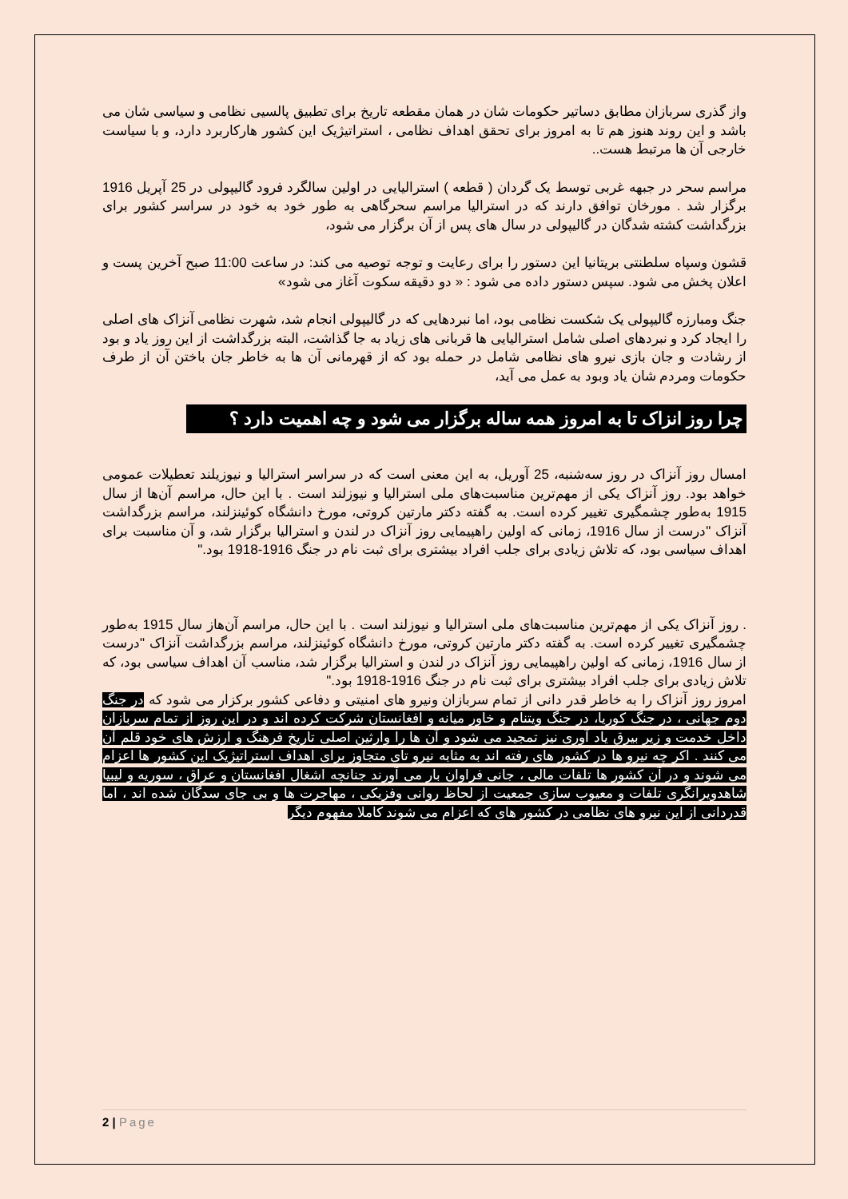واز گذری سربازان مطابق دساتیر حکومات شان در همان مقطعه تاریخ برای تطبیق پالسیی نظامی و سیاسی شان می باشد و این روند هنوز هم تا به امروز برای تحقق اهداف نظامی ، استراتیژیک این کشور هارکاربرد دارد، و با سیاست خارجی آن ها مرتبط هست..
مراسم سحر در جبهه غربی توسط یک گردان ( قطعه ) استرالیایی در اولین سالگرد فرود گالیپولی در 25 آپریل 1916 برگزار شد . مورخان توافق دارند که در استرالیا مراسم سحرگاهی به طور خود به خود در سراسر کشور برای بزرگداشت کشته شدگان در گالیپولی در سال های پس از آن برگزار می شود،
قشون وسپاه سلطنتی بریتانیا این دستور را برای رعایت و توجه توصیه می کند: در ساعت 11:00 صبح آخرین پست و اعلان پخش می شود. سپس دستور داده می شود : « دو دقیقه سکوت آغاز می شود»
جنگ ومبارزه گالیپولی یک شکست نظامی بود، اما نبردهایی که در گالیپولی انجام شد، شهرت نظامی آنزاک های اصلی را ایجاد کرد و نبردهای اصلی شامل استرالیایی ها قربانی های زیاد به جا گذاشت، البته بزرگداشت از این روز یاد و بود از رشادت و جان بازی نیرو های نظامی شامل در حمله بود که از قهرمانی آن ها به خاطر جان باختن آن از طرف حکومات ومردم شان یاد وبود به عمل می آید،
چرا روز انزاک تا به امروز همه ساله برگزار می شود و چه اهمیت دارد ؟
امسال روز آنزاک در روز سه‌شنبه، 25 آوریل، به این معنی است که در سراسر استرالیا و نیوزیلند تعطیلات عمومی خواهد بود. روز آنزاک یکی از مهم‌ترین مناسبت‌های ملی استرالیا و نیوزلند است . با این حال، مراسم آن‌ها از سال 1915 به‌طور چشمگیری تغییر کرده است. به گفته دکتر مارتین کروتی، مورخ دانشگاه کوئینزلند، مراسم بزرگداشت آنزاک "درست از سال 1916، زمانی که اولین راهپیمایی روز آنزاک در لندن و استرالیا برگزار شد، و آن مناسبت برای اهداف سیاسی بود، که تلاش زیادی برای جلب افراد بیشتری برای ثبت نام در جنگ 1916-1918 بود."
. روز آنزاک یکی از مهم‌ترین مناسبت‌های ملی استرالیا و نیوزلند است . با این حال، مراسم آن‌هاز سال 1915 به‌طور چشمگیری تغییر کرده است. به گفته دکتر مارتین کروتی، مورخ دانشگاه کوئینزلند، مراسم بزرگداشت آنزاک "درست از سال 1916، زمانی که اولین راهپیمایی روز آنزاک در لندن و استرالیا برگزار شد، مناسب آن اهداف سیاسی بود، که تلاش زیادی برای جلب افراد بیشتری برای ثبت نام در جنگ 1916-1918 بود."
امروز روز آنزاک را به خاطر قدر دانی از تمام سربازان ونیرو های امنیتی و دفاعی کشور برکزار می شود که در جنگ دوم جهانی ، در جنگ کوریا، در جنگ ویتنام و خاور میانه و افغانستان شرکت کرده اند و در این روز از تمام سربازان داخل خدمت و زیر بیرق یاد آوری نیز تمجید می شود و آن ها را وارثین اصلی تاریخ فرهنگ و ارزش های خود قلم آن می کنند . اکر چه نیرو ها در کشور های رفته اند به مثابه نیرو تای متجاوز برای اهداف استراتیژیک این کشور ها اعزام می شوند و در آن کشور ها تلفات مالی ، جانی فراوان بار می آورند جنانچه اشغال افغانستان و عراق ، سوریه و لیبیا شاهدویرانگری تلفات و معیوب سازی جمعیت از لحاظ روانی وفزیکی ، مهاجرت ها و بی جای سدگان شده اند ، اما قدردانی از این نیرو های نظامی در کشور های که اعزام می شوند کاملا مفهوم دیگر
2 | Page